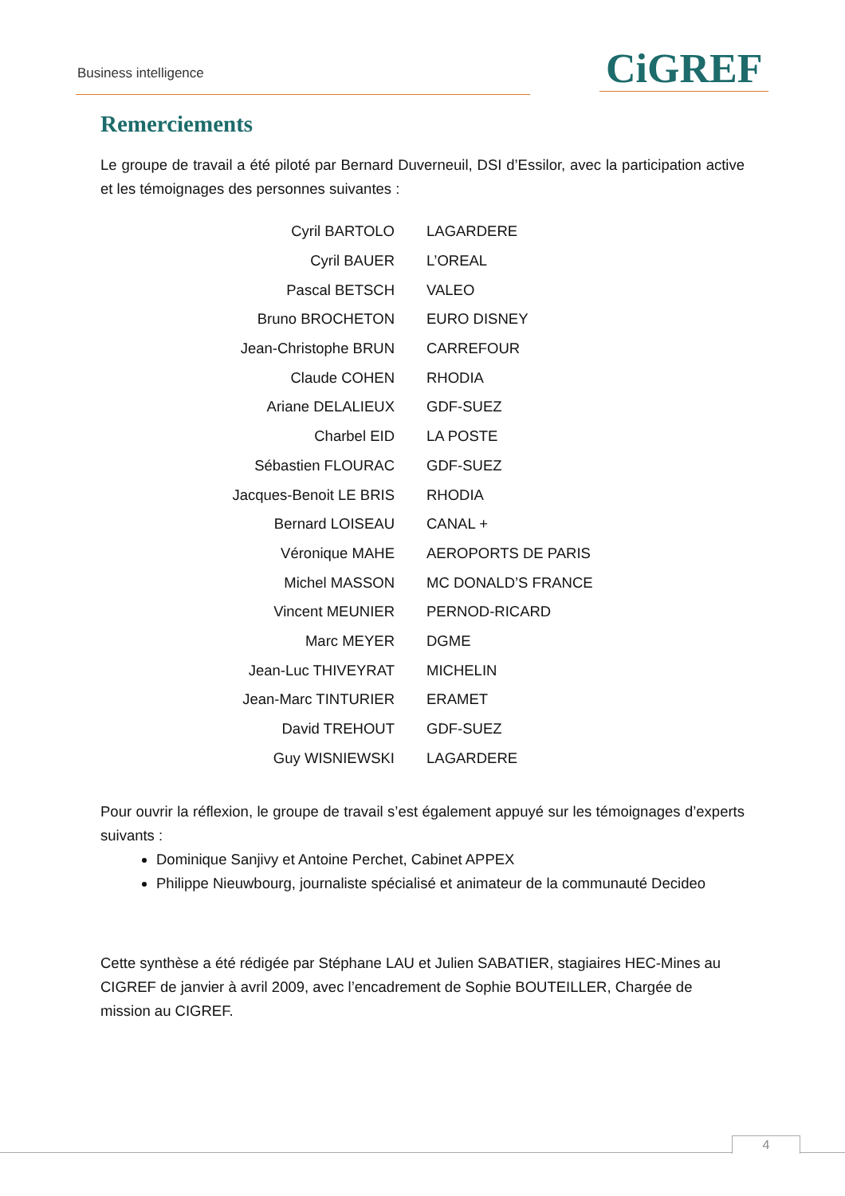Business intelligence CiGREF
Remerciements
Le groupe de travail a été piloté par Bernard Duverneuil, DSI d’Essilor, avec la participation active et les témoignages des personnes suivantes :
| Cyril BARTOLO | LAGARDERE |
| Cyril BAUER | L’OREAL |
| Pascal BETSCH | VALEO |
| Bruno BROCHETON | EURO DISNEY |
| Jean-Christophe BRUN | CARREFOUR |
| Claude COHEN | RHODIA |
| Ariane DELALIEUX | GDF-SUEZ |
| Charbel EID | LA POSTE |
| Sébastien FLOURAC | GDF-SUEZ |
| Jacques-Benoit LE BRIS | RHODIA |
| Bernard LOISEAU | CANAL + |
| Véronique MAHE | AEROPORTS DE PARIS |
| Michel MASSON | MC DONALD’S FRANCE |
| Vincent MEUNIER | PERNOD-RICARD |
| Marc MEYER | DGME |
| Jean-Luc THIVEYRAT | MICHELIN |
| Jean-Marc TINTURIER | ERAMET |
| David TREHOUT | GDF-SUEZ |
| Guy WISNIEWSKI | LAGARDERE |
Pour ouvrir la réflexion, le groupe de travail s’est également appuyé sur les témoignages d’experts suivants :
Dominique Sanjivy et Antoine Perchet, Cabinet APPEX
Philippe Nieuwbourg, journaliste spécialisé et animateur de la communauté Decideo
Cette synthèse a été rédigée par Stéphane LAU et Julien SABATIER, stagiaires HEC-Mines au CIGREF de janvier à avril 2009, avec l’encadrement de Sophie BOUTEILLER, Chargée de mission au CIGREF.
4